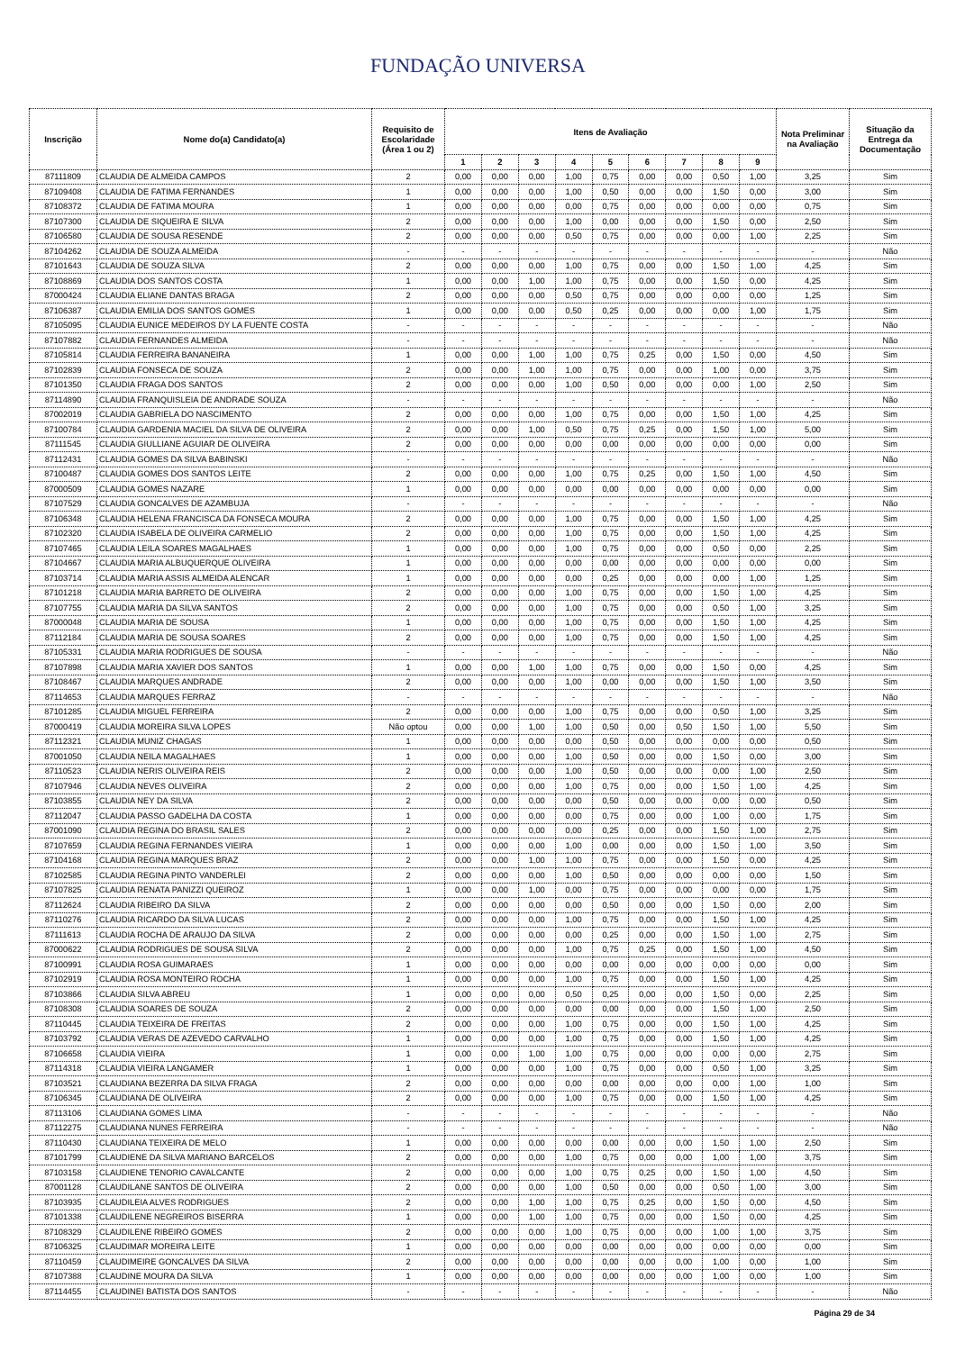FUNDAÇÃO UNIVERSA
| Inscrição | Nome do(a) Candidato(a) | Requisito de Escolaridade (Área 1 ou 2) | Itens de Avaliação | | | | | | | | | Nota Preliminar na Avaliação | Situação da Entrega da Documentação |
| --- | --- | --- | --- | --- | --- | --- | --- | --- | --- | --- | --- | --- | --- |
| | | | 1 | 2 | 3 | 4 | 5 | 6 | 7 | 8 | 9 | | |
| 87111809 | CLAUDIA DE ALMEIDA CAMPOS | 2 | 0,00 | 0,00 | 0,00 | 1,00 | 0,75 | 0,00 | 0,00 | 0,50 | 1,00 | 3,25 | Sim |
| 87109408 | CLAUDIA DE FATIMA FERNANDES | 1 | 0,00 | 0,00 | 0,00 | 1,00 | 0,50 | 0,00 | 0,00 | 1,50 | 0,00 | 3,00 | Sim |
| 87108372 | CLAUDIA DE FATIMA MOURA | 1 | 0,00 | 0,00 | 0,00 | 0,00 | 0,75 | 0,00 | 0,00 | 0,00 | 0,00 | 0,75 | Sim |
| 87107300 | CLAUDIA DE SIQUEIRA E SILVA | 2 | 0,00 | 0,00 | 0,00 | 1,00 | 0,00 | 0,00 | 0,00 | 1,50 | 0,00 | 2,50 | Sim |
| 87106580 | CLAUDIA DE SOUSA RESENDE | 2 | 0,00 | 0,00 | 0,00 | 0,50 | 0,75 | 0,00 | 0,00 | 0,00 | 1,00 | 2,25 | Sim |
| 87104262 | CLAUDIA DE SOUZA ALMEIDA | - | - | - | - | - | - | - | - | - | - | - | Não |
| 87101643 | CLAUDIA DE SOUZA SILVA | 2 | 0,00 | 0,00 | 0,00 | 1,00 | 0,75 | 0,00 | 0,00 | 1,50 | 1,00 | 4,25 | Sim |
| 87108869 | CLAUDIA DOS SANTOS COSTA | 1 | 0,00 | 0,00 | 1,00 | 1,00 | 0,75 | 0,00 | 0,00 | 1,50 | 0,00 | 4,25 | Sim |
| 87000424 | CLAUDIA ELIANE DANTAS BRAGA | 2 | 0,00 | 0,00 | 0,00 | 0,50 | 0,75 | 0,00 | 0,00 | 0,00 | 0,00 | 1,25 | Sim |
| 87106387 | CLAUDIA EMILIA DOS SANTOS GOMES | 1 | 0,00 | 0,00 | 0,00 | 0,50 | 0,25 | 0,00 | 0,00 | 0,00 | 1,00 | 1,75 | Sim |
| 87105095 | CLAUDIA EUNICE MEDEIROS DY LA FUENTE COSTA | - | - | - | - | - | - | - | - | - | - | - | Não |
| 87107882 | CLAUDIA FERNANDES ALMEIDA | - | - | - | - | - | - | - | - | - | - | - | Não |
| 87105814 | CLAUDIA FERREIRA BANANEIRA | 1 | 0,00 | 0,00 | 1,00 | 1,00 | 0,75 | 0,25 | 0,00 | 1,50 | 0,00 | 4,50 | Sim |
| 87102839 | CLAUDIA FONSECA DE SOUZA | 2 | 0,00 | 0,00 | 1,00 | 1,00 | 0,75 | 0,00 | 0,00 | 1,00 | 0,00 | 3,75 | Sim |
| 87101350 | CLAUDIA FRAGA DOS SANTOS | 2 | 0,00 | 0,00 | 0,00 | 1,00 | 0,50 | 0,00 | 0,00 | 0,00 | 1,00 | 2,50 | Sim |
| 87114890 | CLAUDIA FRANQUISLEIA DE ANDRADE SOUZA | - | - | - | - | - | - | - | - | - | - | - | Não |
| 87002019 | CLAUDIA GABRIELA DO NASCIMENTO | 2 | 0,00 | 0,00 | 0,00 | 1,00 | 0,75 | 0,00 | 0,00 | 1,50 | 1,00 | 4,25 | Sim |
| 87100784 | CLAUDIA GARDENIA MACIEL DA SILVA DE OLIVEIRA | 2 | 0,00 | 0,00 | 1,00 | 0,50 | 0,75 | 0,25 | 0,00 | 1,50 | 1,00 | 5,00 | Sim |
| 87111545 | CLAUDIA GIULLIANE AGUIAR DE OLIVEIRA | 2 | 0,00 | 0,00 | 0,00 | 0,00 | 0,00 | 0,00 | 0,00 | 0,00 | 0,00 | 0,00 | Sim |
| 87112431 | CLAUDIA GOMES DA SILVA BABINSKI | - | - | - | - | - | - | - | - | - | - | - | Não |
| 87100487 | CLAUDIA GOMES DOS SANTOS LEITE | 2 | 0,00 | 0,00 | 0,00 | 1,00 | 0,75 | 0,25 | 0,00 | 1,50 | 1,00 | 4,50 | Sim |
| 87000509 | CLAUDIA GOMES NAZARE | 1 | 0,00 | 0,00 | 0,00 | 0,00 | 0,00 | 0,00 | 0,00 | 0,00 | 0,00 | 0,00 | Sim |
| 87107529 | CLAUDIA GONCALVES DE AZAMBUJA | - | - | - | - | - | - | - | - | - | - | - | Não |
| 87106348 | CLAUDIA HELENA FRANCISCA DA FONSECA MOURA | 2 | 0,00 | 0,00 | 0,00 | 1,00 | 0,75 | 0,00 | 0,00 | 1,50 | 1,00 | 4,25 | Sim |
| 87102320 | CLAUDIA ISABELA DE OLIVEIRA CARMELIO | 2 | 0,00 | 0,00 | 0,00 | 1,00 | 0,75 | 0,00 | 0,00 | 1,50 | 1,00 | 4,25 | Sim |
| 87107465 | CLAUDIA LEILA SOARES MAGALHAES | 1 | 0,00 | 0,00 | 0,00 | 1,00 | 0,75 | 0,00 | 0,00 | 0,50 | 0,00 | 2,25 | Sim |
| 87104667 | CLAUDIA MARIA ALBUQUERQUE OLIVEIRA | 1 | 0,00 | 0,00 | 0,00 | 0,00 | 0,00 | 0,00 | 0,00 | 0,00 | 0,00 | 0,00 | Sim |
| 87103714 | CLAUDIA MARIA ASSIS ALMEIDA ALENCAR | 1 | 0,00 | 0,00 | 0,00 | 0,00 | 0,25 | 0,00 | 0,00 | 0,00 | 1,00 | 1,25 | Sim |
| 87101218 | CLAUDIA MARIA BARRETO DE OLIVEIRA | 2 | 0,00 | 0,00 | 0,00 | 1,00 | 0,75 | 0,00 | 0,00 | 1,50 | 1,00 | 4,25 | Sim |
| 87107755 | CLAUDIA MARIA DA SILVA SANTOS | 2 | 0,00 | 0,00 | 0,00 | 1,00 | 0,75 | 0,00 | 0,00 | 0,50 | 1,00 | 3,25 | Sim |
| 87000048 | CLAUDIA MARIA DE SOUSA | 1 | 0,00 | 0,00 | 0,00 | 1,00 | 0,75 | 0,00 | 0,00 | 1,50 | 1,00 | 4,25 | Sim |
| 87112184 | CLAUDIA MARIA DE SOUSA SOARES | 2 | 0,00 | 0,00 | 0,00 | 1,00 | 0,75 | 0,00 | 0,00 | 1,50 | 1,00 | 4,25 | Sim |
| 87105331 | CLAUDIA MARIA RODRIGUES DE SOUSA | - | - | - | - | - | - | - | - | - | - | - | Não |
| 87107898 | CLAUDIA MARIA XAVIER DOS SANTOS | 1 | 0,00 | 0,00 | 1,00 | 1,00 | 0,75 | 0,00 | 0,00 | 1,50 | 0,00 | 4,25 | Sim |
| 87108467 | CLAUDIA MARQUES ANDRADE | 2 | 0,00 | 0,00 | 0,00 | 1,00 | 0,00 | 0,00 | 0,00 | 1,50 | 1,00 | 3,50 | Sim |
| 87114653 | CLAUDIA MARQUES FERRAZ | - | - | - | - | - | - | - | - | - | - | - | Não |
| 87101285 | CLAUDIA MIGUEL FERREIRA | 2 | 0,00 | 0,00 | 0,00 | 1,00 | 0,75 | 0,00 | 0,00 | 0,50 | 1,00 | 3,25 | Sim |
| 87000419 | CLAUDIA MOREIRA SILVA LOPES | Não optou | 0,00 | 0,00 | 1,00 | 1,00 | 0,50 | 0,00 | 0,50 | 1,50 | 1,00 | 5,50 | Sim |
| 87112321 | CLAUDIA MUNIZ CHAGAS | 1 | 0,00 | 0,00 | 0,00 | 0,00 | 0,50 | 0,00 | 0,00 | 0,00 | 0,00 | 0,50 | Sim |
| 87001050 | CLAUDIA NEILA MAGALHAES | 1 | 0,00 | 0,00 | 0,00 | 1,00 | 0,50 | 0,00 | 0,00 | 1,50 | 0,00 | 3,00 | Sim |
| 87110523 | CLAUDIA NERIS OLIVEIRA REIS | 2 | 0,00 | 0,00 | 0,00 | 1,00 | 0,50 | 0,00 | 0,00 | 0,00 | 1,00 | 2,50 | Sim |
| 87107946 | CLAUDIA NEVES OLIVEIRA | 2 | 0,00 | 0,00 | 0,00 | 1,00 | 0,75 | 0,00 | 0,00 | 1,50 | 1,00 | 4,25 | Sim |
| 87103855 | CLAUDIA NEY DA SILVA | 2 | 0,00 | 0,00 | 0,00 | 0,00 | 0,50 | 0,00 | 0,00 | 0,00 | 0,00 | 0,50 | Sim |
| 87112047 | CLAUDIA PASSO GADELHA DA COSTA | 1 | 0,00 | 0,00 | 0,00 | 0,00 | 0,75 | 0,00 | 0,00 | 1,00 | 0,00 | 1,75 | Sim |
| 87001090 | CLAUDIA REGINA DO BRASIL SALES | 2 | 0,00 | 0,00 | 0,00 | 0,00 | 0,25 | 0,00 | 0,00 | 1,50 | 1,00 | 2,75 | Sim |
| 87107659 | CLAUDIA REGINA FERNANDES VIEIRA | 1 | 0,00 | 0,00 | 0,00 | 1,00 | 0,00 | 0,00 | 0,00 | 1,50 | 1,00 | 3,50 | Sim |
| 87104168 | CLAUDIA REGINA MARQUES BRAZ | 2 | 0,00 | 0,00 | 1,00 | 1,00 | 0,75 | 0,00 | 0,00 | 1,50 | 0,00 | 4,25 | Sim |
| 87102585 | CLAUDIA REGINA PINTO VANDERLEI | 2 | 0,00 | 0,00 | 0,00 | 1,00 | 0,50 | 0,00 | 0,00 | 0,00 | 0,00 | 1,50 | Sim |
| 87107825 | CLAUDIA RENATA PANIZZI QUEIROZ | 1 | 0,00 | 0,00 | 1,00 | 0,00 | 0,75 | 0,00 | 0,00 | 0,00 | 0,00 | 1,75 | Sim |
| 87112624 | CLAUDIA RIBEIRO DA SILVA | 2 | 0,00 | 0,00 | 0,00 | 0,00 | 0,50 | 0,00 | 0,00 | 1,50 | 0,00 | 2,00 | Sim |
| 87110276 | CLAUDIA RICARDO DA SILVA LUCAS | 2 | 0,00 | 0,00 | 0,00 | 1,00 | 0,75 | 0,00 | 0,00 | 1,50 | 1,00 | 4,25 | Sim |
| 87111613 | CLAUDIA ROCHA DE ARAUJO DA SILVA | 2 | 0,00 | 0,00 | 0,00 | 0,00 | 0,25 | 0,00 | 0,00 | 1,50 | 1,00 | 2,75 | Sim |
| 87000622 | CLAUDIA RODRIGUES DE SOUSA SILVA | 2 | 0,00 | 0,00 | 0,00 | 1,00 | 0,75 | 0,25 | 0,00 | 1,50 | 1,00 | 4,50 | Sim |
| 87100991 | CLAUDIA ROSA GUIMARAES | 1 | 0,00 | 0,00 | 0,00 | 0,00 | 0,00 | 0,00 | 0,00 | 0,00 | 0,00 | 0,00 | Sim |
| 87102919 | CLAUDIA ROSA MONTEIRO ROCHA | 1 | 0,00 | 0,00 | 0,00 | 1,00 | 0,75 | 0,00 | 0,00 | 1,50 | 1,00 | 4,25 | Sim |
| 87103866 | CLAUDIA SILVA ABREU | 1 | 0,00 | 0,00 | 0,00 | 0,50 | 0,25 | 0,00 | 0,00 | 1,50 | 0,00 | 2,25 | Sim |
| 87108308 | CLAUDIA SOARES DE SOUZA | 2 | 0,00 | 0,00 | 0,00 | 0,00 | 0,00 | 0,00 | 0,00 | 1,50 | 1,00 | 2,50 | Sim |
| 87110445 | CLAUDIA TEIXEIRA DE FREITAS | 2 | 0,00 | 0,00 | 0,00 | 1,00 | 0,75 | 0,00 | 0,00 | 1,50 | 1,00 | 4,25 | Sim |
| 87103792 | CLAUDIA VERAS DE AZEVEDO CARVALHO | 1 | 0,00 | 0,00 | 0,00 | 1,00 | 0,75 | 0,00 | 0,00 | 1,50 | 1,00 | 4,25 | Sim |
| 87106658 | CLAUDIA VIEIRA | 1 | 0,00 | 0,00 | 1,00 | 1,00 | 0,75 | 0,00 | 0,00 | 0,00 | 0,00 | 2,75 | Sim |
| 87114318 | CLAUDIA VIEIRA LANGAMER | 1 | 0,00 | 0,00 | 0,00 | 1,00 | 0,75 | 0,00 | 0,00 | 0,50 | 1,00 | 3,25 | Sim |
| 87103521 | CLAUDIANA BEZERRA DA SILVA FRAGA | 2 | 0,00 | 0,00 | 0,00 | 0,00 | 0,00 | 0,00 | 0,00 | 0,00 | 1,00 | 1,00 | Sim |
| 87106345 | CLAUDIANA DE OLIVEIRA | 2 | 0,00 | 0,00 | 0,00 | 1,00 | 0,75 | 0,00 | 0,00 | 1,50 | 1,00 | 4,25 | Sim |
| 87113106 | CLAUDIANA GOMES LIMA | - | - | - | - | - | - | - | - | - | - | - | Não |
| 87112275 | CLAUDIANA NUNES FERREIRA | - | - | - | - | - | - | - | - | - | - | - | Não |
| 87110430 | CLAUDIANA TEIXEIRA DE MELO | 1 | 0,00 | 0,00 | 0,00 | 0,00 | 0,00 | 0,00 | 0,00 | 1,50 | 1,00 | 2,50 | Sim |
| 87101799 | CLAUDIENE DA SILVA MARIANO BARCELOS | 2 | 0,00 | 0,00 | 0,00 | 1,00 | 0,75 | 0,00 | 0,00 | 1,00 | 1,00 | 3,75 | Sim |
| 87103158 | CLAUDIENE TENORIO CAVALCANTE | 2 | 0,00 | 0,00 | 0,00 | 1,00 | 0,75 | 0,25 | 0,00 | 1,50 | 1,00 | 4,50 | Sim |
| 87001128 | CLAUDILANE SANTOS DE OLIVEIRA | 2 | 0,00 | 0,00 | 0,00 | 1,00 | 0,50 | 0,00 | 0,00 | 0,50 | 1,00 | 3,00 | Sim |
| 87103935 | CLAUDILEIA ALVES RODRIGUES | 2 | 0,00 | 0,00 | 1,00 | 1,00 | 0,75 | 0,25 | 0,00 | 1,50 | 0,00 | 4,50 | Sim |
| 87101338 | CLAUDILENE NEGREIROS BISERRA | 1 | 0,00 | 0,00 | 1,00 | 1,00 | 0,75 | 0,00 | 0,00 | 1,50 | 0,00 | 4,25 | Sim |
| 87108329 | CLAUDILENE RIBEIRO GOMES | 2 | 0,00 | 0,00 | 0,00 | 1,00 | 0,75 | 0,00 | 0,00 | 1,00 | 1,00 | 3,75 | Sim |
| 87106325 | CLAUDIMAR MOREIRA LEITE | 1 | 0,00 | 0,00 | 0,00 | 0,00 | 0,00 | 0,00 | 0,00 | 0,00 | 0,00 | 0,00 | Sim |
| 87110459 | CLAUDIMEIRE GONCALVES DA SILVA | 2 | 0,00 | 0,00 | 0,00 | 0,00 | 0,00 | 0,00 | 0,00 | 1,00 | 0,00 | 1,00 | Sim |
| 87107388 | CLAUDINE MOURA DA SILVA | 1 | 0,00 | 0,00 | 0,00 | 0,00 | 0,00 | 0,00 | 0,00 | 1,00 | 0,00 | 1,00 | Sim |
| 87114455 | CLAUDINEI BATISTA DOS SANTOS | - | - | - | - | - | - | - | - | - | - | - | Não |
Página 29 de 34